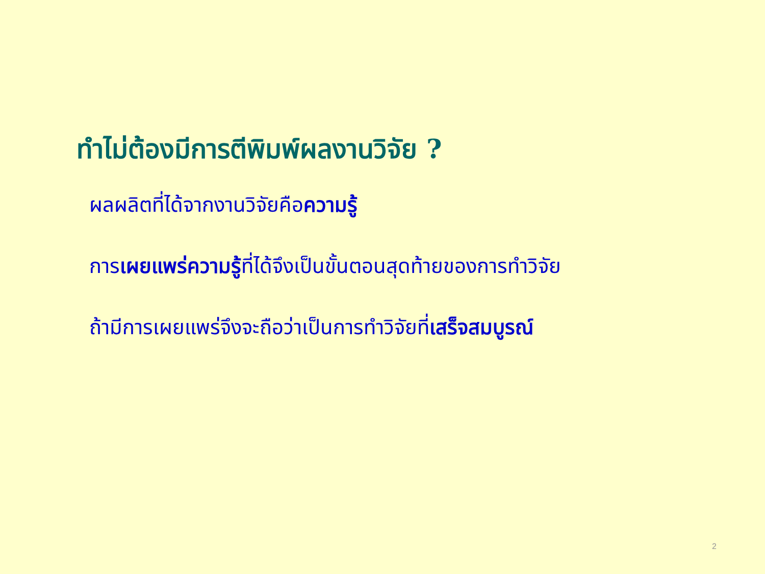ทำไม่ต้องมีการตีพิมพ์ผลงานวิจัย ?
ผลผลิตที่ได้จากงานวิจัยคือความรู้
การเผยแพร่ความรู้ที่ได้จึงเป็นขั้นตอนสุดท้ายของการทำวิจัย
ถ้ามีการเผยแพร่จึงจะถือว่าเป็นการทำวิจัยที่เสร็จสมบูรณ์
2